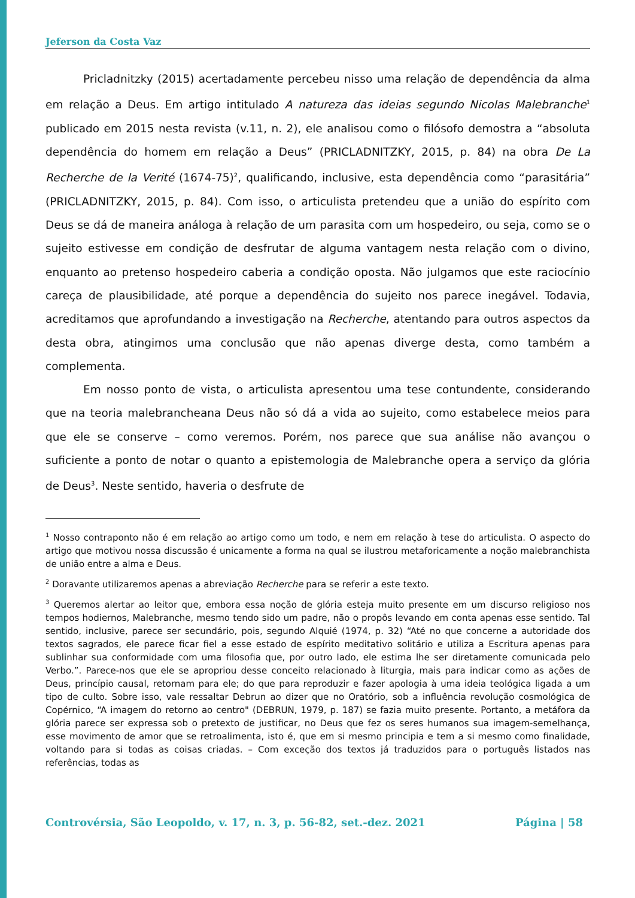Jeferson da Costa Vaz
Pricladnitzky (2015) acertadamente percebeu nisso uma relação de dependência da alma em relação a Deus. Em artigo intitulado A natureza das ideias segundo Nicolas Malebranche<sup>1</sup> publicado em 2015 nesta revista (v.11, n. 2), ele analisou como o filósofo demostra a “absoluta dependência do homem em relação a Deus” (PRICLADNITZKY, 2015, p. 84) na obra De La Recherche de la Verité (1674-75)<sup>2</sup>, qualificando, inclusive, esta dependência como “parasitária” (PRICLADNITZKY, 2015, p. 84). Com isso, o articulista pretendeu que a união do espírito com Deus se dá de maneira análoga à relação de um parasita com um hospedeiro, ou seja, como se o sujeito estivesse em condição de desfrutar de alguma vantagem nesta relação com o divino, enquanto ao pretenso hospedeiro caberia a condição oposta. Não julgamos que este raciocínio careça de plausibilidade, até porque a dependência do sujeito nos parece inegável. Todavia, acreditamos que aprofundando a investigação na Recherche, atentando para outros aspectos da desta obra, atingimos uma conclusão que não apenas diverge desta, como também a complementa.
Em nosso ponto de vista, o articulista apresentou uma tese contundente, considerando que na teoria malebrancheana Deus não só dá a vida ao sujeito, como estabelece meios para que ele se conserve – como veremos. Porém, nos parece que sua análise não avançou o suficiente a ponto de notar o quanto a epistemologia de Malebranche opera a serviço da glória de Deus<sup>3</sup>. Neste sentido, haveria o desfrute de
<sup>1</sup> Nosso contraponto não é em relação ao artigo como um todo, e nem em relação à tese do articulista. O aspecto do artigo que motivou nossa discussão é unicamente a forma na qual se ilustrou metaforicamente a noção malebranchista de união entre a alma e Deus.
<sup>2</sup> Doravante utilizaremos apenas a abreviação Recherche para se referir a este texto.
<sup>3</sup> Queremos alertar ao leitor que, embora essa noção de glória esteja muito presente em um discurso religioso nos tempos hodiernos, Malebranche, mesmo tendo sido um padre, não o propôs levando em conta apenas esse sentido. Tal sentido, inclusive, parece ser secundário, pois, segundo Alquié (1974, p. 32) “Até no que concerne a autoridade dos textos sagrados, ele parece ficar fiel a esse estado de espírito meditativo solitário e utiliza a Escritura apenas para sublinhar sua conformidade com uma filosofia que, por outro lado, ele estima lhe ser diretamente comunicada pelo Verbo.”. Parece-nos que ele se apropriou desse conceito relacionado à liturgia, mais para indicar como as ações de Deus, princípio causal, retornam para ele; do que para reproduzir e fazer apologia à uma ideia teológica ligada a um tipo de culto. Sobre isso, vale ressaltar Debrun ao dizer que no Oratório, sob a influência revolução cosmológica de Copérnico, “A imagem do retorno ao centro" (DEBRUN, 1979, p. 187) se fazia muito presente. Portanto, a metáfora da glória parece ser expressa sob o pretexto de justificar, no Deus que fez os seres humanos sua imagem-semelhança, esse movimento de amor que se retroalimenta, isto é, que em si mesmo principia e tem a si mesmo como finalidade, voltando para si todas as coisas criadas. – Com exceção dos textos já traduzidos para o português listados nas referências, todas as
Controvérsia, São Leopoldo, v. 17, n. 3, p. 56-82, set.-dez. 2021 Página | 58